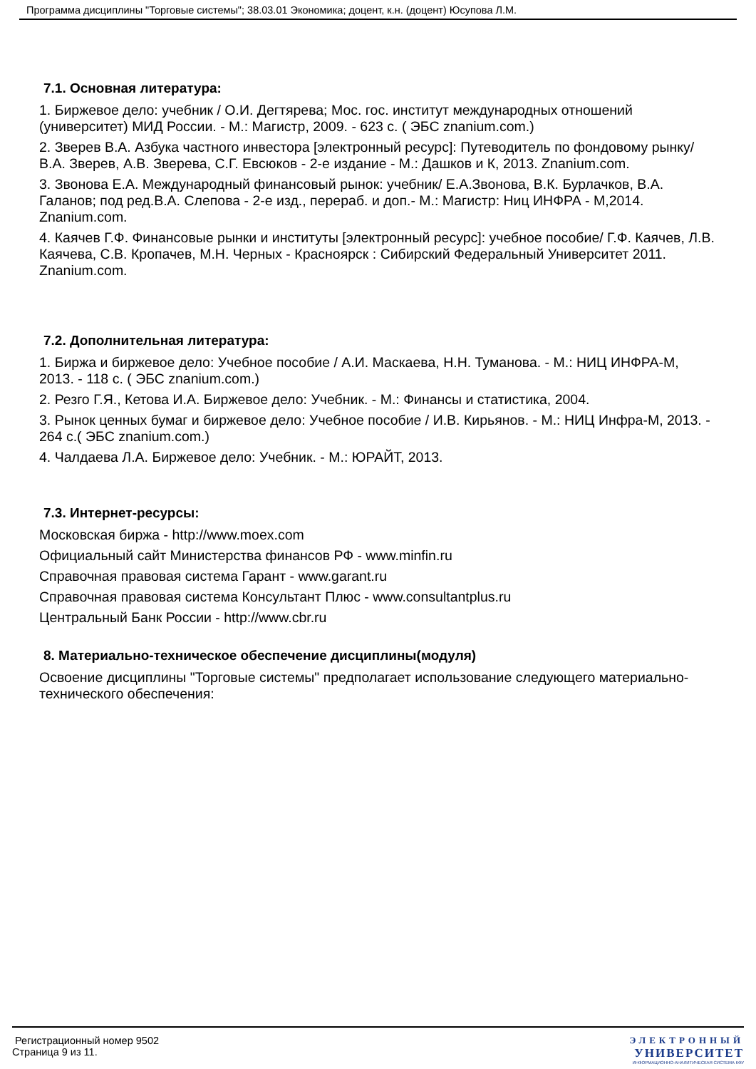Программа дисциплины "Торговые системы"; 38.03.01 Экономика; доцент, к.н. (доцент) Юсупова Л.М.
7.1. Основная литература:
1. Биржевое дело: учебник / О.И. Дегтярева; Мос. гос. институт международных отношений (университет) МИД России. - М.: Магистр, 2009. - 623 с. ( ЭБС znanium.com.)
2. Зверев В.А. Азбука частного инвестора [электронный ресурс]: Путеводитель по фондовому рынку/В.А. Зверев, А.В. Зверева, С.Г. Евсюков - 2-е издание - М.: Дашков и К, 2013. Znanium.com.
3. Звонова Е.А. Международный финансовый рынок: учебник/ Е.А.Звонова, В.К. Бурлачков, В.А. Галанов; под ред.В.А. Слепова - 2-е изд., перераб. и доп.- М.: Магистр: Ниц ИНФРА - М,2014. Znanium.com.
4. Каячев Г.Ф. Финансовые рынки и институты [электронный ресурс]: учебное пособие/ Г.Ф. Каячев, Л.В. Каячева, С.В. Кропачев, М.Н. Черных - Красноярск : Сибирский Федеральный Университет 2011. Znanium.com.
7.2. Дополнительная литература:
1. Биржа и биржевое дело: Учебное пособие / А.И. Маскаева, Н.Н. Туманова. - М.: НИЦ ИНФРА-М, 2013. - 118 с. ( ЭБС znanium.com.)
2. Резго Г.Я., Кетова И.А. Биржевое дело: Учебник. - М.: Финансы и статистика, 2004.
3. Рынок ценных бумаг и биржевое дело: Учебное пособие / И.В. Кирьянов. - М.: НИЦ Инфра-М, 2013. - 264 с.( ЭБС znanium.com.)
4. Чалдаева Л.А. Биржевое дело: Учебник. - М.: ЮРАЙТ, 2013.
7.3. Интернет-ресурсы:
Московская биржа - http://www.moex.com
Официальный сайт Министерства финансов РФ - www.minfin.ru
Справочная правовая система Гарант - www.garant.ru
Справочная правовая система Консультант Плюс - www.consultantplus.ru
Центральный Банк России - http://www.cbr.ru
8. Материально-техническое обеспечение дисциплины(модуля)
Освоение дисциплины "Торговые системы" предполагает использование следующего материально-технического обеспечения:
Регистрационный номер 9502
Страница 9 из 11.
ЭЛЕКТРОННЫЙ
УНИВЕРСИТЕТ
ИНФОРМАЦИОННО-АНАЛИТИЧЕСКАЯ СИСТЕМА КФУ